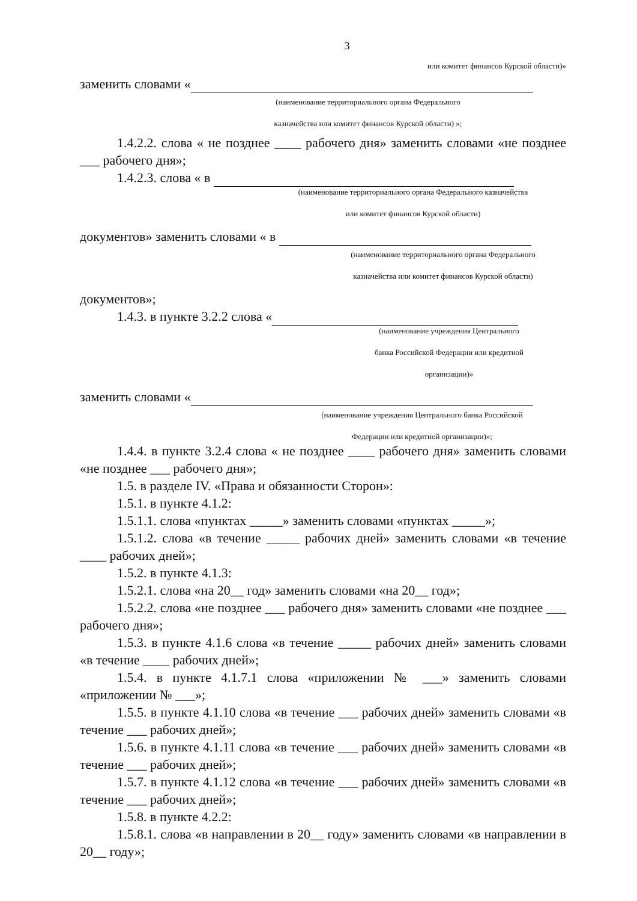3
или комитет финансов Курской области)»
заменить словами «
(наименование территориального органа Федерального
казначейства или комитет финансов Курской области) »;
1.4.2.2. слова « не позднее ____ рабочего дня» заменить словами «не позднее ___ рабочего дня»;
1.4.2.3. слова « в
(наименование территориального органа Федерального казначейства
или комитет финансов Курской области)
документов» заменить словами « в
(наименование территориального органа Федерального
казначейства или комитет финансов Курской области)
документов»;
1.4.3. в пункте 3.2.2 слова «
(наименование учреждения Центрального
банка Российской Федерации или кредитной
организации)»
заменить словами «
(наименование учреждения Центрального банка Российской
Федерации или кредитной организации)»;
1.4.4. в пункте 3.2.4 слова « не позднее ____ рабочего дня» заменить словами «не позднее ___ рабочего дня»;
1.5. в разделе IV. «Права и обязанности Сторон»:
1.5.1. в пункте 4.1.2:
1.5.1.1. слова «пунктах _____» заменить словами «пунктах _____»;
1.5.1.2. слова «в течение _____ рабочих дней» заменить словами «в течение ____ рабочих дней»;
1.5.2. в пункте 4.1.3:
1.5.2.1. слова «на 20__ год» заменить словами «на 20__ год»;
1.5.2.2. слова «не позднее ___ рабочего дня» заменить словами «не позднее ___ рабочего дня»;
1.5.3. в пункте 4.1.6 слова «в течение _____ рабочих дней» заменить словами «в течение ____ рабочих дней»;
1.5.4. в пункте 4.1.7.1 слова «приложении № ___» заменить словами «приложении № ___»;
1.5.5. в пункте 4.1.10 слова «в течение ___ рабочих дней» заменить словами «в течение ___ рабочих дней»;
1.5.6. в пункте 4.1.11 слова «в течение ___ рабочих дней» заменить словами «в течение ___ рабочих дней»;
1.5.7. в пункте 4.1.12 слова «в течение ___ рабочих дней» заменить словами «в течение ___ рабочих дней»;
1.5.8. в пункте 4.2.2:
1.5.8.1. слова «в направлении в 20__ году» заменить словами «в направлении в 20__ году»;